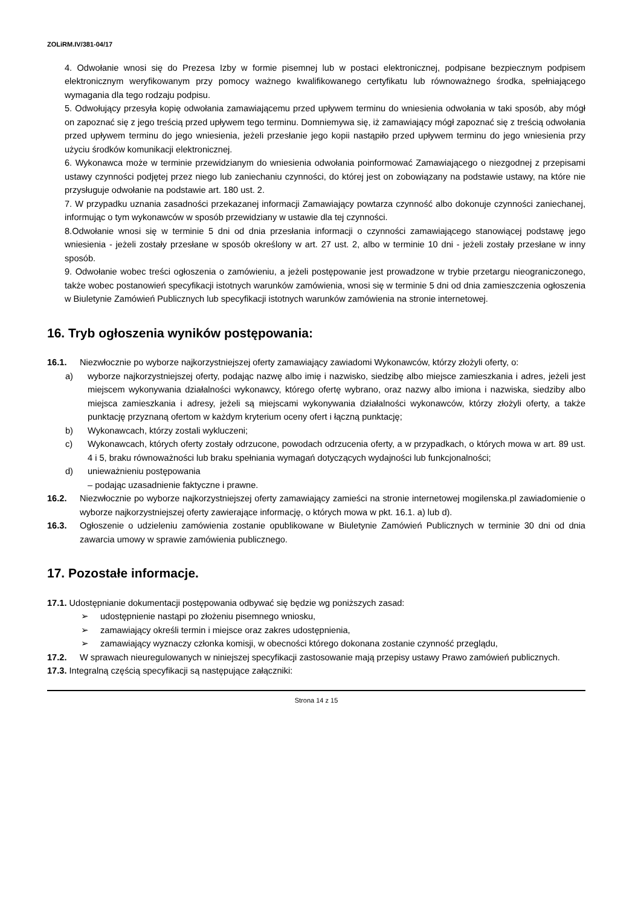ZOLiRM.IV/381-04/17
4. Odwołanie wnosi się do Prezesa Izby w formie pisemnej lub w postaci elektronicznej, podpisane bezpiecznym podpisem elektronicznym weryfikowanym przy pomocy ważnego kwalifikowanego certyfikatu lub równoważnego środka, spełniającego wymagania dla tego rodzaju podpisu.
5. Odwołujący przesyła kopię odwołania zamawiającemu przed upływem terminu do wniesienia odwołania w taki sposób, aby mógł on zapoznać się z jego treścią przed upływem tego terminu. Domniemywa się, iż zamawiający mógł zapoznać się z treścią odwołania przed upływem terminu do jego wniesienia, jeżeli przesłanie jego kopii nastąpiło przed upływem terminu do jego wniesienia przy użyciu środków komunikacji elektronicznej.
6. Wykonawca może w terminie przewidzianym do wniesienia odwołania poinformować Zamawiającego o niezgodnej z przepisami ustawy czynności podjętej przez niego lub zaniechaniu czynności, do której jest on zobowiązany na podstawie ustawy, na które nie przysługuje odwołanie na podstawie art. 180 ust. 2.
7. W przypadku uznania zasadności przekazanej informacji Zamawiający powtarza czynność albo dokonuje czynności zaniechanej, informując o tym wykonawców w sposób przewidziany w ustawie dla tej czynności.
8.Odwołanie wnosi się w terminie 5 dni od dnia przesłania informacji o czynności zamawiającego stanowiącej podstawę jego wniesienia - jeżeli zostały przesłane w sposób określony w art. 27 ust. 2, albo w terminie 10 dni - jeżeli zostały przesłane w inny sposób.
9. Odwołanie wobec treści ogłoszenia o zamówieniu, a jeżeli postępowanie jest prowadzone w trybie przetargu nieograniczonego, także wobec postanowień specyfikacji istotnych warunków zamówienia, wnosi się w terminie 5 dni od dnia zamieszczenia ogłoszenia w Biuletynie Zamówień Publicznych lub specyfikacji istotnych warunków zamówienia na stronie internetowej.
16. Tryb ogłoszenia wyników postępowania:
16.1. Niezwłocznie po wyborze najkorzystniejszej oferty zamawiający zawiadomi Wykonawców, którzy złożyli oferty, o:
a) wyborze najkorzystniejszej oferty, podając nazwę albo imię i nazwisko, siedzibę albo miejsce zamieszkania i adres, jeżeli jest miejscem wykonywania działalności wykonawcy, którego ofertę wybrano, oraz nazwy albo imiona i nazwiska, siedziby albo miejsca zamieszkania i adresy, jeżeli są miejscami wykonywania działalności wykonawców, którzy złożyli oferty, a także punktację przyznaną ofertom w każdym kryterium oceny ofert i łączną punktację;
b) Wykonawcach, którzy zostali wykluczeni;
c) Wykonawcach, których oferty zostały odrzucone, powodach odrzucenia oferty, a w przypadkach, o których mowa w art. 89 ust. 4 i 5, braku równoważności lub braku spełniania wymagań dotyczących wydajności lub funkcjonalności;
d) unieważnieniu postępowania
– podając uzasadnienie faktyczne i prawne.
16.2. Niezwłocznie po wyborze najkorzystniejszej oferty zamawiający zamieści na stronie internetowej mogilenska.pl zawiadomienie o wyborze najkorzystniejszej oferty zawierające informację, o których mowa w pkt. 16.1. a) lub d).
16.3. Ogłoszenie o udzieleniu zamówienia zostanie opublikowane w Biuletynie Zamówień Publicznych w terminie 30 dni od dnia zawarcia umowy w sprawie zamówienia publicznego.
17. Pozostałe informacje.
17.1. Udostępnianie dokumentacji postępowania odbywać się będzie wg poniższych zasad:
➢ udostępnienie nastąpi po złożeniu pisemnego wniosku,
➢ zamawiający określi termin i miejsce oraz zakres udostępnienia,
➢ zamawiający wyznaczy członka komisji, w obecności którego dokonana zostanie czynność przeglądu,
17.2. W sprawach nieuregulowanych w niniejszej specyfikacji zastosowanie mają przepisy ustawy Prawo zamówień publicznych.
17.3. Integralną częścią specyfikacji są następujące załączniki:
Strona 14 z 15